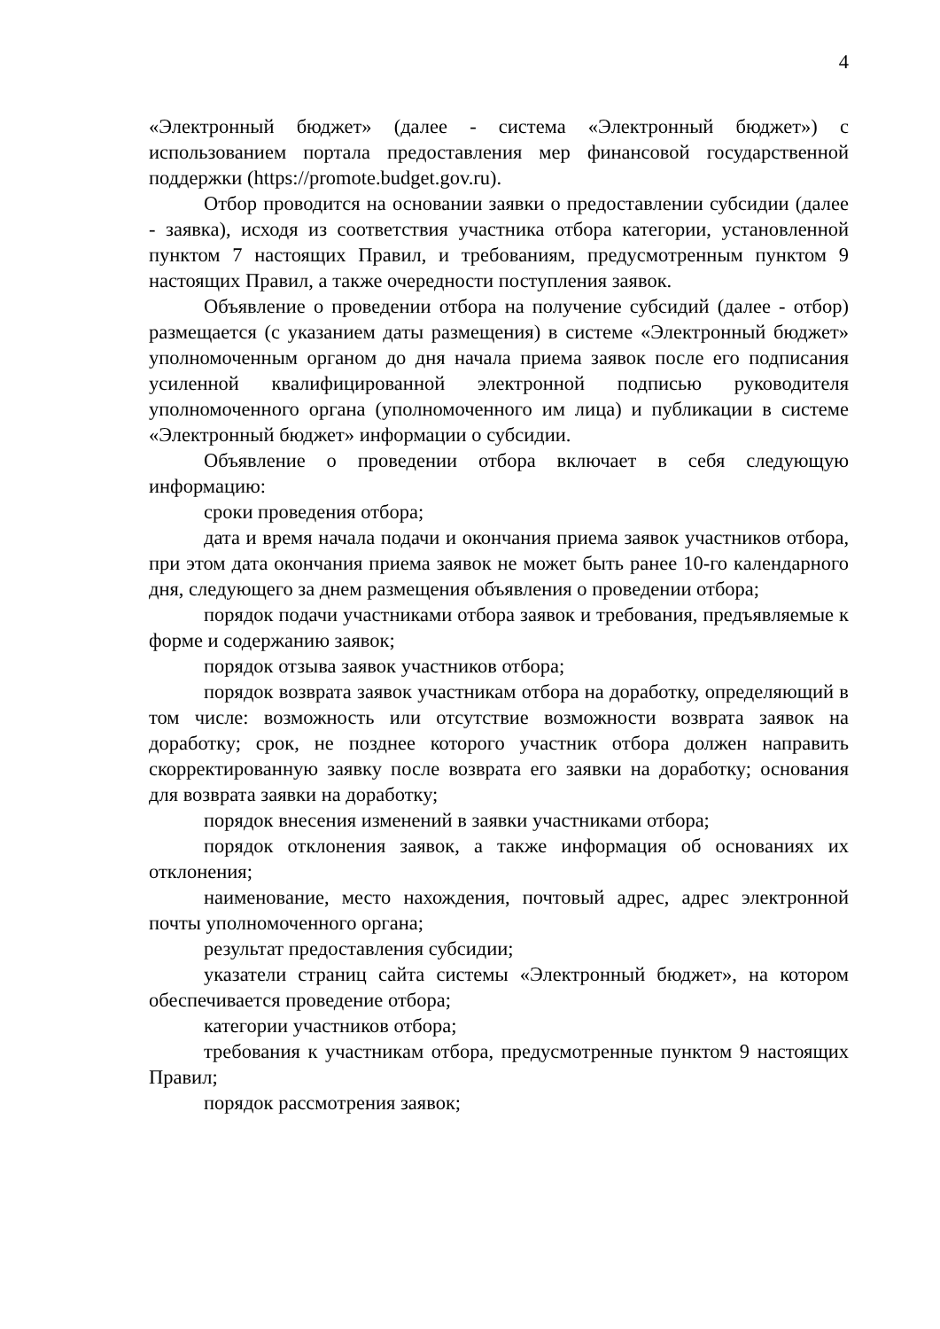4
«Электронный бюджет» (далее - система «Электронный бюджет») с использованием портала предоставления мер финансовой государственной поддержки (https://promote.budget.gov.ru).
Отбор проводится на основании заявки о предоставлении субсидии (далее - заявка), исходя из соответствия участника отбора категории, установленной пунктом 7 настоящих Правил, и требованиям, предусмотренным пунктом 9 настоящих Правил, а также очередности поступления заявок.
Объявление о проведении отбора на получение субсидий (далее - отбор) размещается (с указанием даты размещения) в системе «Электронный бюджет» уполномоченным органом до дня начала приема заявок после его подписания усиленной квалифицированной электронной подписью руководителя уполномоченного органа (уполномоченного им лица) и публикации в системе «Электронный бюджет» информации о субсидии.
Объявление о проведении отбора включает в себя следующую информацию:
сроки проведения отбора;
дата и время начала подачи и окончания приема заявок участников отбора, при этом дата окончания приема заявок не может быть ранее 10-го календарного дня, следующего за днем размещения объявления о проведении отбора;
порядок подачи участниками отбора заявок и требования, предъявляемые к форме и содержанию заявок;
порядок отзыва заявок участников отбора;
порядок возврата заявок участникам отбора на доработку, определяющий в том числе: возможность или отсутствие возможности возврата заявок на доработку; срок, не позднее которого участник отбора должен направить скорректированную заявку после возврата его заявки на доработку; основания для возврата заявки на доработку;
порядок внесения изменений в заявки участниками отбора;
порядок отклонения заявок, а также информация об основаниях их отклонения;
наименование, место нахождения, почтовый адрес, адрес электронной почты уполномоченного органа;
результат предоставления субсидии;
указатели страниц сайта системы «Электронный бюджет», на котором обеспечивается проведение отбора;
категории участников отбора;
требования к участникам отбора, предусмотренные пунктом 9 настоящих Правил;
порядок рассмотрения заявок;